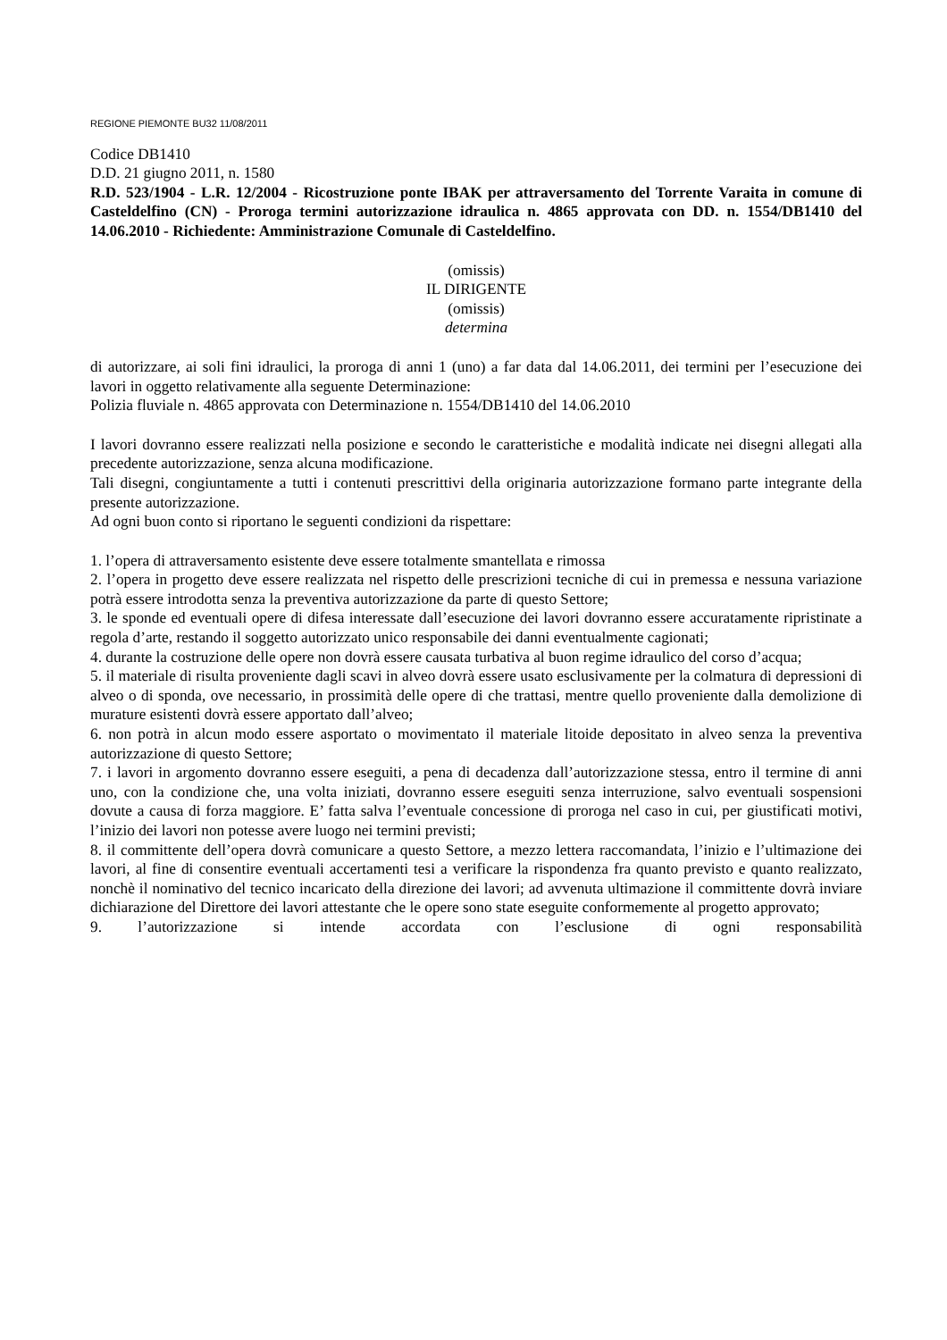REGIONE PIEMONTE BU32 11/08/2011
Codice DB1410
D.D. 21 giugno 2011, n. 1580
R.D. 523/1904 - L.R. 12/2004 - Ricostruzione ponte IBAK per attraversamento del Torrente Varaita in comune di Casteldelfino (CN) - Proroga termini autorizzazione idraulica n. 4865 approvata con DD. n. 1554/DB1410 del 14.06.2010 - Richiedente: Amministrazione Comunale di Casteldelfino.
(omissis)
IL DIRIGENTE
(omissis)
determina
di autorizzare, ai soli fini idraulici, la proroga di anni 1 (uno) a far data dal 14.06.2011, dei termini per l’esecuzione dei lavori in oggetto relativamente alla seguente Determinazione:
Polizia fluviale n. 4865 approvata con Determinazione n. 1554/DB1410 del 14.06.2010
I lavori dovranno essere realizzati nella posizione e secondo le caratteristiche e modalità indicate nei disegni allegati alla precedente autorizzazione, senza alcuna modificazione.
Tali disegni, congiuntamente a tutti i contenuti prescrittivi della originaria autorizzazione formano parte integrante della presente autorizzazione.
Ad ogni buon conto si riportano le seguenti condizioni da rispettare:
1. l’opera di attraversamento esistente deve essere totalmente smantellata e rimossa
2. l’opera in progetto deve essere realizzata nel rispetto delle prescrizioni tecniche di cui in premessa e nessuna variazione potrà essere introdotta senza la preventiva autorizzazione da parte di questo Settore;
3. le sponde ed eventuali opere di difesa interessate dall’esecuzione dei lavori dovranno essere accuratamente ripristinate a regola d’arte, restando il soggetto autorizzato unico responsabile dei danni eventualmente cagionati;
4. durante la costruzione delle opere non dovrà essere causata turbativa al buon regime idraulico del corso d’acqua;
5. il materiale di risulta proveniente dagli scavi in alveo dovrà essere usato esclusivamente per la colmatura di depressioni di alveo o di sponda, ove necessario, in prossimità delle opere di che trattasi, mentre quello proveniente dalla demolizione di murature esistenti dovrà essere apportato dall’alveo;
6. non potrà in alcun modo essere asportato o movimentato il materiale litoide depositato in alveo senza la preventiva autorizzazione di questo Settore;
7. i lavori in argomento dovranno essere eseguiti, a pena di decadenza dall’autorizzazione stessa, entro il termine di anni uno, con la condizione che, una volta iniziati, dovranno essere eseguiti senza interruzione, salvo eventuali sospensioni dovute a causa di forza maggiore. E’ fatta salva l’eventuale concessione di proroga nel caso in cui, per giustificati motivi, l’inizio dei lavori non potesse avere luogo nei termini previsti;
8. il committente dell’opera dovrà comunicare a questo Settore, a mezzo lettera raccomandata, l’inizio e l’ultimazione dei lavori, al fine di consentire eventuali accertamenti tesi a verificare la rispondenza fra quanto previsto e quanto realizzato, nonchè il nominativo del tecnico incaricato della direzione dei lavori; ad avvenuta ultimazione il committente dovrà inviare dichiarazione del Direttore dei lavori attestante che le opere sono state eseguite conformemente al progetto approvato;
9. l’autorizzazione si intende accordata con l’esclusione di ogni responsabilità